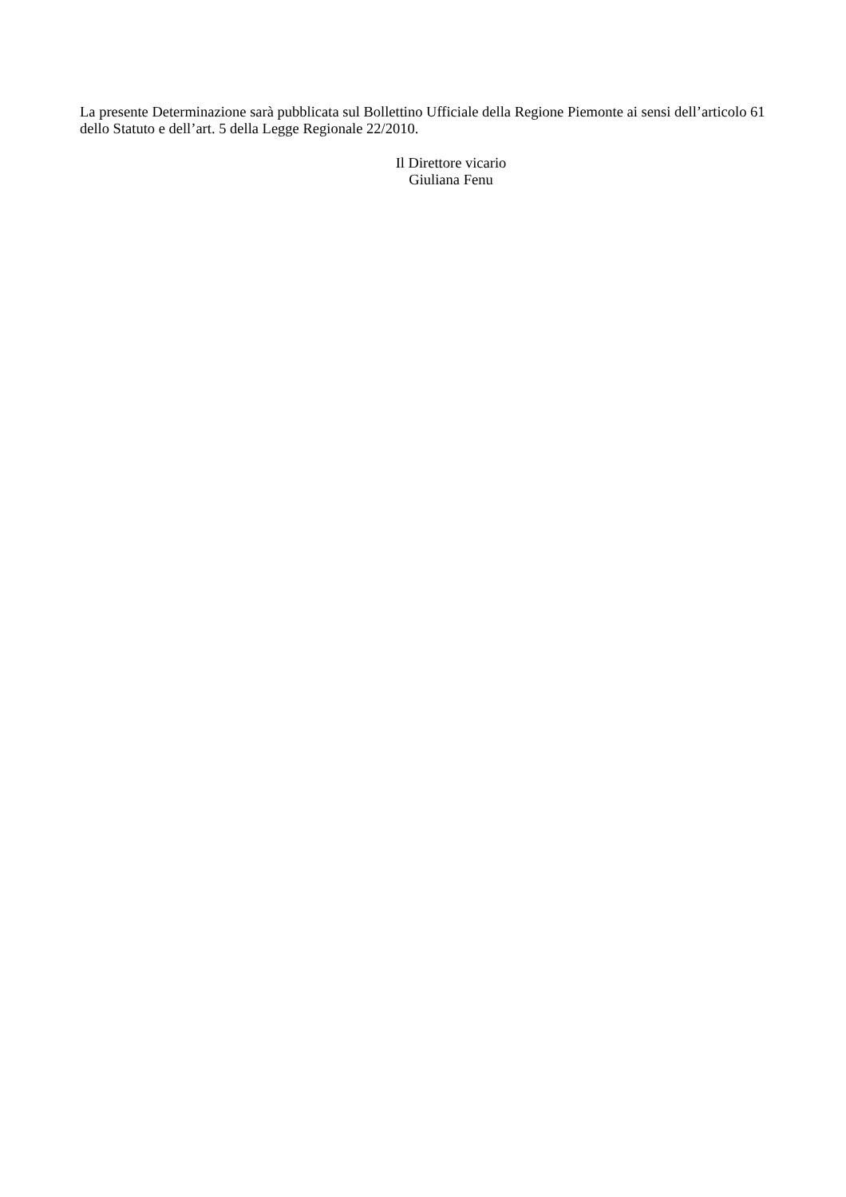La presente Determinazione sarà pubblicata sul Bollettino Ufficiale della Regione Piemonte ai sensi dell’articolo 61 dello Statuto e dell’art. 5 della Legge Regionale 22/2010.
Il Direttore vicario
Giuliana Fenu